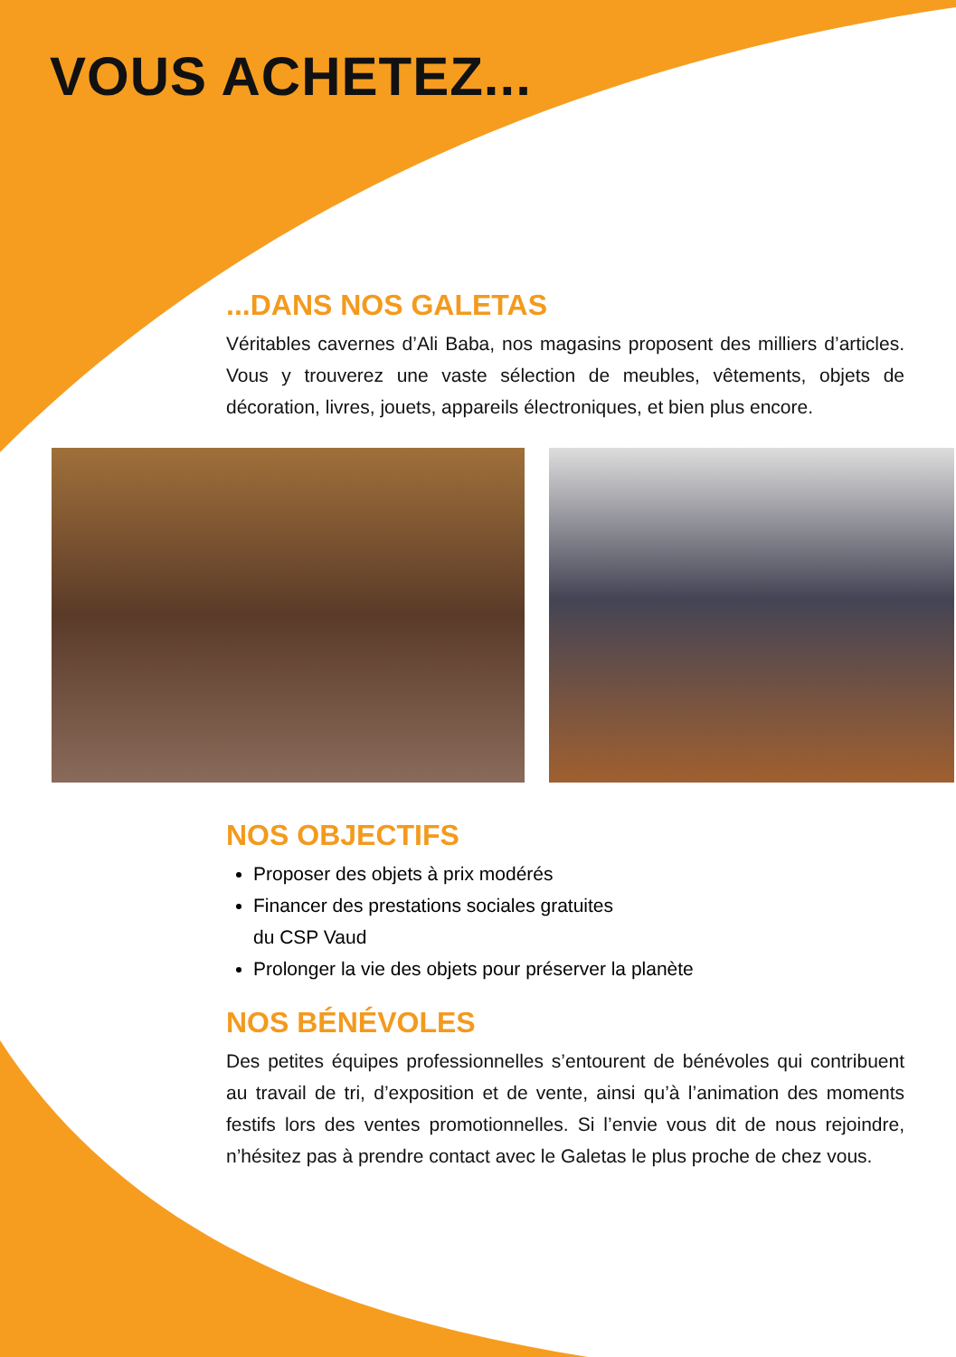VOUS ACHETEZ...
...DANS NOS GALETAS
Véritables cavernes d’Ali Baba, nos magasins proposent des milliers d’articles. Vous y trouverez une vaste sélection de meubles, vêtements, objets de décoration, livres, jouets, appareils électroniques, et bien plus encore.
NOS OBJECTIFS
Proposer des objets à prix modérés
Financer des prestations sociales gratuites
du CSP Vaud
Prolonger la vie des objets pour préserver la planète
NOS BÉNÉVOLES
Des petites équipes professionnelles s’entourent de bénévoles qui contribuent au travail de tri, d’exposition et de vente, ainsi qu’à l’animation des moments festifs lors des ventes promotionnelles. Si l’envie vous dit de nous rejoindre, n’hésitez pas à prendre contact avec le Galetas le plus proche de chez vous.